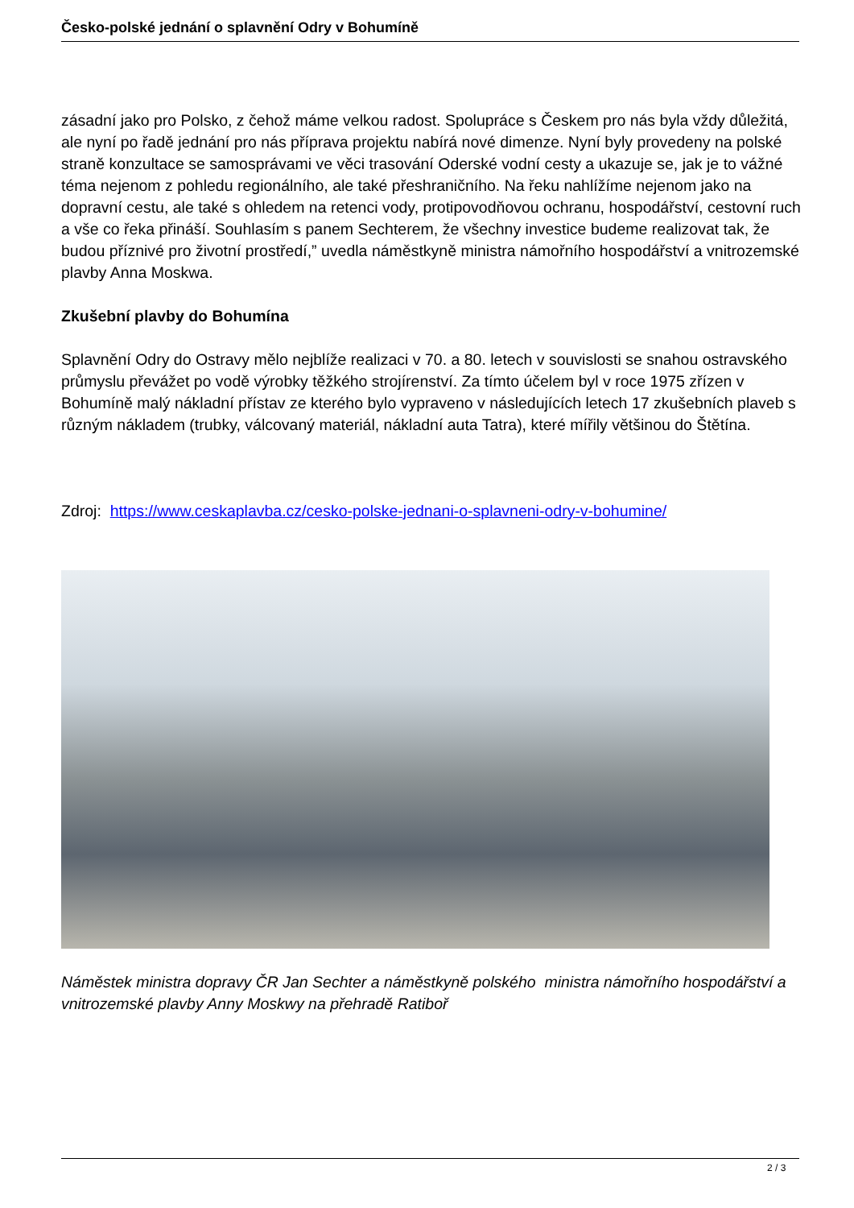Česko-polské jednání o splavnění Odry v Bohumíně
zásadní jako pro Polsko, z čehož máme velkou radost. Spolupráce s Českem pro nás byla vždy důležitá, ale nyní po řadě jednání pro nás příprava projektu nabírá nové dimenze. Nyní byly provedeny na polské straně konzultace se samosprávami ve věci trasování Oderské vodní cesty a ukazuje se, jak je to vážné téma nejenom z pohledu regionálního, ale také přeshraničního. Na řeku nahlížíme nejenom jako na dopravní cestu, ale také s ohledem na retenci vody, protipovodňovou ochranu, hospodářství, cestovní ruch a vše co řeka přináší. Souhlasím s panem Sechterem, že všechny investice budeme realizovat tak, že budou příznivé pro životní prostředí,” uvedla náměstkyně ministra námořního hospodářství a vnitrozemské plavby Anna Moskwa.
Zkušební plavby do Bohumína
Splavnění Odry do Ostravy mělo nejblíže realizaci v 70. a 80. letech v souvislosti se snahou ostravského průmyslu převážet po vodě výrobky těžkého strojírenství. Za tímto účelem byl v roce 1975 zřízen v Bohumíně malý nákladní přístav ze kterého bylo vypraveno v následujících letech 17 zkušebních plaveb s různým nákladem (trubky, válcovaný materiál, nákladní auta Tatra), které mířily většinou do Štětína.
Zdroj: https://www.ceskaplavba.cz/cesko-polske-jednani-o-splavneni-odry-v-bohumine/
Náměstek ministra dopravy ČR Jan Sechter a náměstkyně polského ministra námořního hospodářství a vnitrozemské plavby Anny Moskwy na přehradě Ratiboř
2 / 3